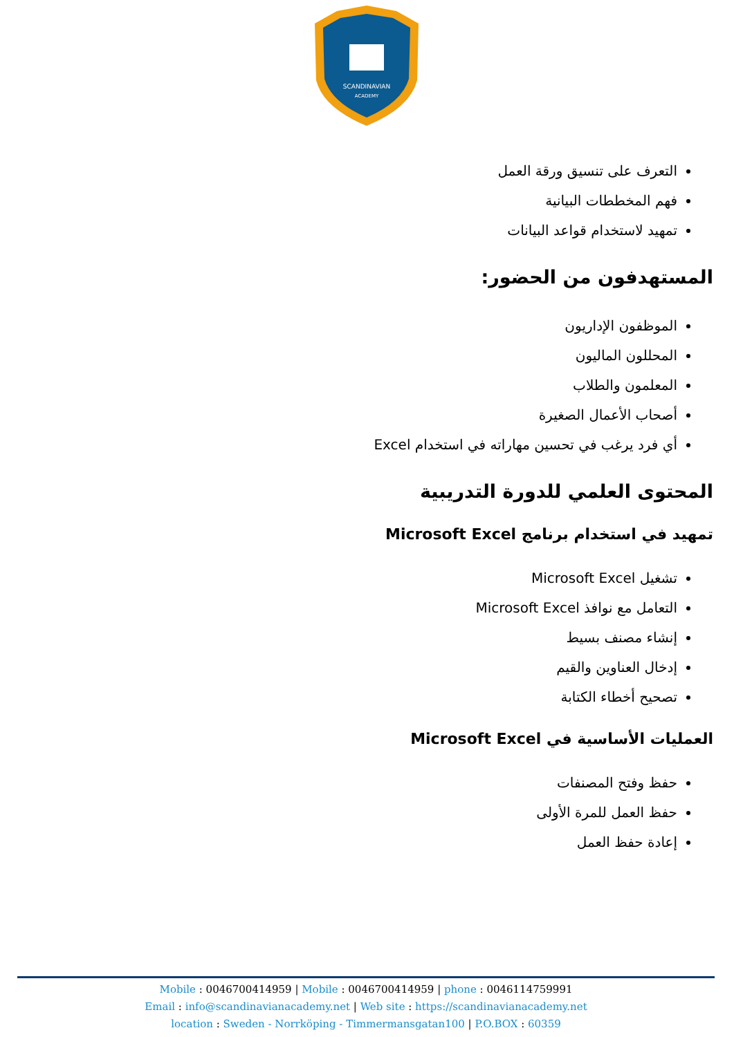SCANDINAVIAN
ACADEMY
التعرف على تنسيق ورقة العمل
فهم المخططات البيانية
تمهيد لاستخدام قواعد البيانات
المستهدفون من الحضور:
الموظفون الإداريون
المحللون الماليون
المعلمون والطلاب
أصحاب الأعمال الصغيرة
أي فرد يرغب في تحسين مهاراته في استخدام Excel
المحتوى العلمي للدورة التدريبية
تمهيد في استخدام برنامج Microsoft Excel
تشغيل Microsoft Excel
التعامل مع نوافذ Microsoft Excel
إنشاء مصنف بسيط
إدخال العناوين والقيم
تصحيح أخطاء الكتابة
العمليات الأساسية في Microsoft Excel
حفظ وفتح المصنفات
حفظ العمل للمرة الأولى
إعادة حفظ العمل
Mobile : 0046700414959 | Mobile : 0046700414959 | phone : 0046114759991
Email : info@scandinavianacademy.net | Web site : https://scandinavianacademy.net
location : Sweden - Norrköping - Timmermansgatan100 | P.O.BOX : 60359